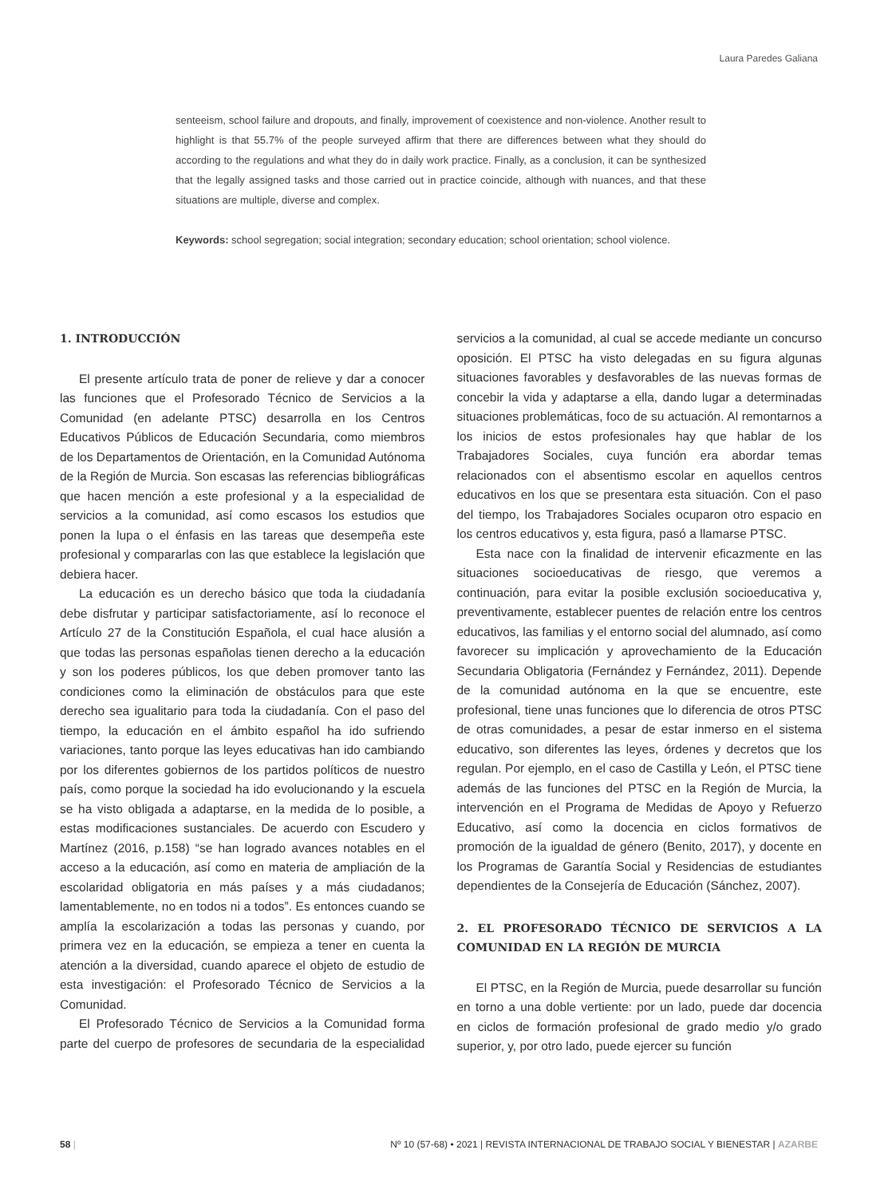Laura Paredes Galiana
senteeism, school failure and dropouts, and finally, improvement of coexistence and non-violence. Another result to highlight is that 55.7% of the people surveyed affirm that there are differences between what they should do according to the regulations and what they do in daily work practice. Finally, as a conclusion, it can be synthesized that the legally assigned tasks and those carried out in practice coincide, although with nuances, and that these situations are multiple, diverse and complex.
Keywords: school segregation; social integration; secondary education; school orientation; school violence.
1. INTRODUCCIÓN
El presente artículo trata de poner de relieve y dar a conocer las funciones que el Profesorado Técnico de Servicios a la Comunidad (en adelante PTSC) desarrolla en los Centros Educativos Públicos de Educación Secundaria, como miembros de los Departamentos de Orientación, en la Comunidad Autónoma de la Región de Murcia. Son escasas las referencias bibliográficas que hacen mención a este profesional y a la especialidad de servicios a la comunidad, así como escasos los estudios que ponen la lupa o el énfasis en las tareas que desempeña este profesional y compararlas con las que establece la legislación que debiera hacer.
La educación es un derecho básico que toda la ciudadanía debe disfrutar y participar satisfactoriamente, así lo reconoce el Artículo 27 de la Constitución Española, el cual hace alusión a que todas las personas españolas tienen derecho a la educación y son los poderes públicos, los que deben promover tanto las condiciones como la eliminación de obstáculos para que este derecho sea igualitario para toda la ciudadanía. Con el paso del tiempo, la educación en el ámbito español ha ido sufriendo variaciones, tanto porque las leyes educativas han ido cambiando por los diferentes gobiernos de los partidos políticos de nuestro país, como porque la sociedad ha ido evolucionando y la escuela se ha visto obligada a adaptarse, en la medida de lo posible, a estas modificaciones sustanciales. De acuerdo con Escudero y Martínez (2016, p.158) “se han logrado avances notables en el acceso a la educación, así como en materia de ampliación de la escolaridad obligatoria en más países y a más ciudadanos; lamentablemente, no en todos ni a todos”. Es entonces cuando se amplía la escolarización a todas las personas y cuando, por primera vez en la educación, se empieza a tener en cuenta la atención a la diversidad, cuando aparece el objeto de estudio de esta investigación: el Profesorado Técnico de Servicios a la Comunidad.
El Profesorado Técnico de Servicios a la Comunidad forma parte del cuerpo de profesores de secundaria de la especialidad servicios a la comunidad, al cual se accede mediante un concurso oposición. El PTSC ha visto delegadas en su figura algunas situaciones favorables y desfavorables de las nuevas formas de concebir la vida y adaptarse a ella, dando lugar a determinadas situaciones problemáticas, foco de su actuación. Al remontarnos a los inicios de estos profesionales hay que hablar de los Trabajadores Sociales, cuya función era abordar temas relacionados con el absentismo escolar en aquellos centros educativos en los que se presentara esta situación. Con el paso del tiempo, los Trabajadores Sociales ocuparon otro espacio en los centros educativos y, esta figura, pasó a llamarse PTSC.
Esta nace con la finalidad de intervenir eficazmente en las situaciones socioeducativas de riesgo, que veremos a continuación, para evitar la posible exclusión socioeducativa y, preventivamente, establecer puentes de relación entre los centros educativos, las familias y el entorno social del alumnado, así como favorecer su implicación y aprovechamiento de la Educación Secundaria Obligatoria (Fernández y Fernández, 2011). Depende de la comunidad autónoma en la que se encuentre, este profesional, tiene unas funciones que lo diferencia de otros PTSC de otras comunidades, a pesar de estar inmerso en el sistema educativo, son diferentes las leyes, órdenes y decretos que los regulan. Por ejemplo, en el caso de Castilla y León, el PTSC tiene además de las funciones del PTSC en la Región de Murcia, la intervención en el Programa de Medidas de Apoyo y Refuerzo Educativo, así como la docencia en ciclos formativos de promoción de la igualdad de género (Benito, 2017), y docente en los Programas de Garantía Social y Residencias de estudiantes dependientes de la Consejería de Educación (Sánchez, 2007).
2. EL PROFESORADO TÉCNICO DE SERVICIOS A LA COMUNIDAD EN LA REGIÓN DE MURCIA
El PTSC, en la Región de Murcia, puede desarrollar su función en torno a una doble vertiente: por un lado, puede dar docencia en ciclos de formación profesional de grado medio y/o grado superior, y, por otro lado, puede ejercer su función
58 | Nº 10 (57-68) • 2021 | REVISTA INTERNACIONAL DE TRABAJO SOCIAL Y BIENESTAR | AZARBE